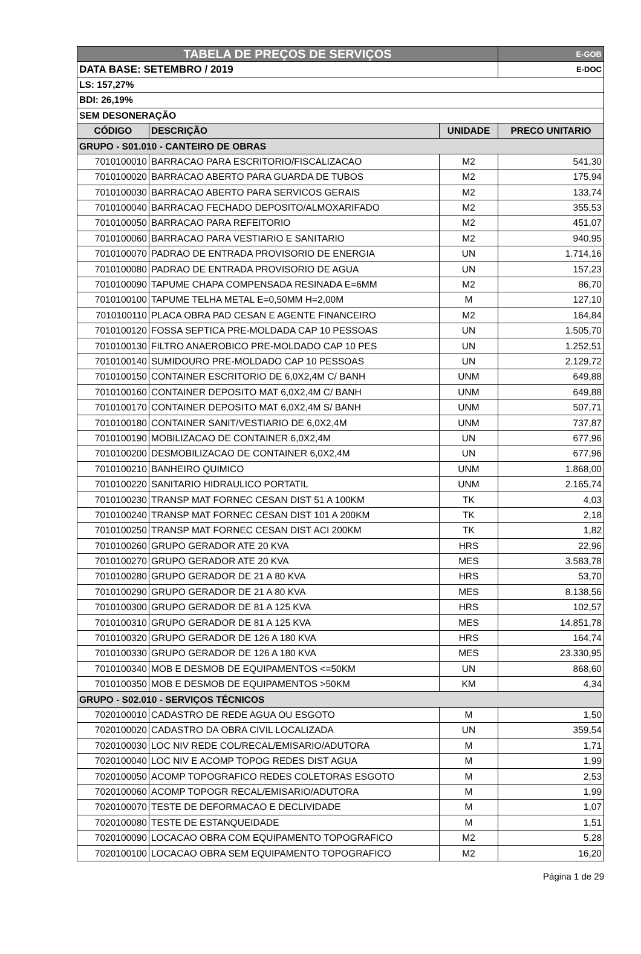| TABELA DE PREÇOS DE SERVIÇOS | | | E-GOB |
| DATA BASE: SETEMBRO / 2019 | | | E-DOC |
| LS: 157,27% | | | |
| BDI: 26,19% | | | |
| SEM DESONERAÇÃO | | | |
| CÓDIGO | DESCRIÇÃO | UNIDADE | PRECO UNITARIO |
| GRUPO - S01.010 - CANTEIRO DE OBRAS | | | |
| 7010100010 | BARRACAO PARA ESCRITORIO/FISCALIZACAO | M2 | 541,30 |
| 7010100020 | BARRACAO ABERTO PARA GUARDA DE TUBOS | M2 | 175,94 |
| 7010100030 | BARRACAO ABERTO PARA SERVICOS GERAIS | M2 | 133,74 |
| 7010100040 | BARRACAO FECHADO DEPOSITO/ALMOXARIFADO | M2 | 355,53 |
| 7010100050 | BARRACAO PARA REFEITORIO | M2 | 451,07 |
| 7010100060 | BARRACAO PARA VESTIARIO E SANITARIO | M2 | 940,95 |
| 7010100070 | PADRAO DE ENTRADA PROVISORIO DE ENERGIA | UN | 1.714,16 |
| 7010100080 | PADRAO DE ENTRADA PROVISORIO DE AGUA | UN | 157,23 |
| 7010100090 | TAPUME CHAPA COMPENSADA RESINADA E=6MM | M2 | 86,70 |
| 7010100100 | TAPUME TELHA METAL E=0,50MM H=2,00M | M | 127,10 |
| 7010100110 | PLACA OBRA PAD CESAN E AGENTE FINANCEIRO | M2 | 164,84 |
| 7010100120 | FOSSA SEPTICA PRE-MOLDADA CAP 10 PESSOAS | UN | 1.505,70 |
| 7010100130 | FILTRO ANAEROBICO PRE-MOLDADO CAP 10 PES | UN | 1.252,51 |
| 7010100140 | SUMIDOURO PRE-MOLDADO CAP 10 PESSOAS | UN | 2.129,72 |
| 7010100150 | CONTAINER ESCRITORIO DE 6,0X2,4M C/ BANH | UNM | 649,88 |
| 7010100160 | CONTAINER DEPOSITO MAT 6,0X2,4M C/ BANH | UNM | 649,88 |
| 7010100170 | CONTAINER DEPOSITO MAT 6,0X2,4M S/ BANH | UNM | 507,71 |
| 7010100180 | CONTAINER SANIT/VESTIARIO DE 6,0X2,4M | UNM | 737,87 |
| 7010100190 | MOBILIZACAO DE CONTAINER 6,0X2,4M | UN | 677,96 |
| 7010100200 | DESMOBILIZACAO DE CONTAINER 6,0X2,4M | UN | 677,96 |
| 7010100210 | BANHEIRO QUIMICO | UNM | 1.868,00 |
| 7010100220 | SANITARIO HIDRAULICO PORTATIL | UNM | 2.165,74 |
| 7010100230 | TRANSP MAT FORNEC CESAN DIST 51 A 100KM | TK | 4,03 |
| 7010100240 | TRANSP MAT FORNEC CESAN DIST 101 A 200KM | TK | 2,18 |
| 7010100250 | TRANSP MAT FORNEC CESAN DIST ACI 200KM | TK | 1,82 |
| 7010100260 | GRUPO GERADOR ATE 20 KVA | HRS | 22,96 |
| 7010100270 | GRUPO GERADOR ATE 20 KVA | MES | 3.583,78 |
| 7010100280 | GRUPO GERADOR DE 21 A 80 KVA | HRS | 53,70 |
| 7010100290 | GRUPO GERADOR DE 21 A 80 KVA | MES | 8.138,56 |
| 7010100300 | GRUPO GERADOR DE 81 A 125 KVA | HRS | 102,57 |
| 7010100310 | GRUPO GERADOR DE 81 A 125 KVA | MES | 14.851,78 |
| 7010100320 | GRUPO GERADOR DE 126 A 180 KVA | HRS | 164,74 |
| 7010100330 | GRUPO GERADOR DE 126 A 180 KVA | MES | 23.330,95 |
| 7010100340 | MOB E DESMOB DE EQUIPAMENTOS <=50KM | UN | 868,60 |
| 7010100350 | MOB E DESMOB DE EQUIPAMENTOS >50KM | KM | 4,34 |
| GRUPO - S02.010 - SERVIÇOS TÉCNICOS | | | |
| 7020100010 | CADASTRO DE REDE AGUA OU ESGOTO | M | 1,50 |
| 7020100020 | CADASTRO DA OBRA CIVIL LOCALIZADA | UN | 359,54 |
| 7020100030 | LOC NIV REDE COL/RECAL/EMISARIO/ADUTORA | M | 1,71 |
| 7020100040 | LOC NIV E ACOMP TOPOG REDES DIST AGUA | M | 1,99 |
| 7020100050 | ACOMP TOPOGRAFICO REDES COLETORAS ESGOTO | M | 2,53 |
| 7020100060 | ACOMP TOPOGR RECAL/EMISARIO/ADUTORA | M | 1,99 |
| 7020100070 | TESTE DE DEFORMACAO E DECLIVIDADE | M | 1,07 |
| 7020100080 | TESTE DE ESTANQUEIDADE | M | 1,51 |
| 7020100090 | LOCACAO OBRA COM EQUIPAMENTO TOPOGRAFICO | M2 | 5,28 |
| 7020100100 | LOCACAO OBRA SEM EQUIPAMENTO TOPOGRAFICO | M2 | 16,20 |
Página 1 de 29